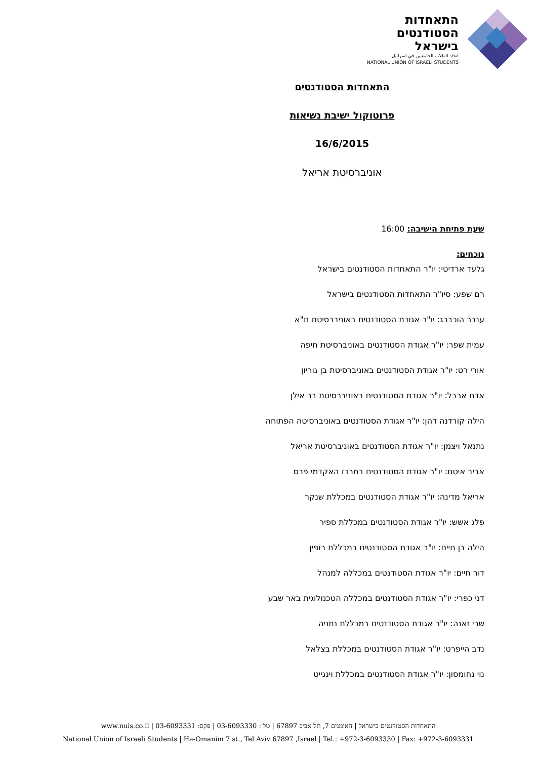התאחדות
הסטודנטים
בישראל
اتحاد الطلاب الجامعيين في اسرائيل
NATIONAL UNION OF ISRAELI STUDENTS
התאחדות הסטודנטים
פרוטוקול ישיבת נשיאות
16/6/2015
אוניברסיטת אריאל
שעת פתיחת הישיבה: 16:00
נוכחים:
גלעד ארדיטי: יו"ר התאחדות הסטודנטים בישראל
רם שפע: סיו"ר התאחדות הסטודנטים בישראל
ענבר הוכברג: יו"ר אגודת הסטודנטים באוניברסיטת ת"א
עמית שפר: יו"ר אגודת הסטודנטים באוניברסיטת חיפה
אורי רט: יו"ר אגודת הסטודנטים באוניברסיטת בן גוריון
אדם ארבל: יו"ר אגודת הסטודנטים באוניברסיטת בר אילן
הילה קורדנה דהן: יו"ר אגודת הסטודנטים באוניברסיטה הפתוחה
נתנאל ויצמן: יו"ר אגודת הסטודנטים באוניברסיטת אריאל
אביב איטח: יו"ר אגודת הסטודנטים במרכז האקדמי פרס
אריאל מדינה: יו"ר אגודת הסטודנטים במכללת שנקר
פלג אשש: יו"ר אגודת הסטודנטים במכללת ספיר
הילה בן חיים: יו"ר אגודת הסטודנטים במכללת רופין
דור חיים: יו"ר אגודת הסטודנטים במכללה למנהל
דני כפרי: יו"ר אגודת הסטודנטים במכללה הטכנולוגית באר שבע
שרי זאנה: יו"ר אגודת הסטודנטים במכללת נתניה
נדב הייפרט: יו"ר אגודת הסטודנטים במכללת בצלאל
נוי נחומסון: יו"ר אגודת הסטודנטים במכללת וינגייט
התאחדות הסטודנטים בישראל | האומנים 7, תל אביב 67897 | טל': 03-6093330 | פקס: 03-6093331 | www.nuis.co.il
National Union of Israeli Students | Ha-Omanim 7 st., Tel Aviv 67897 ,Israel | Tel.: +972-3-6093330 | Fax: +972-3-6093331